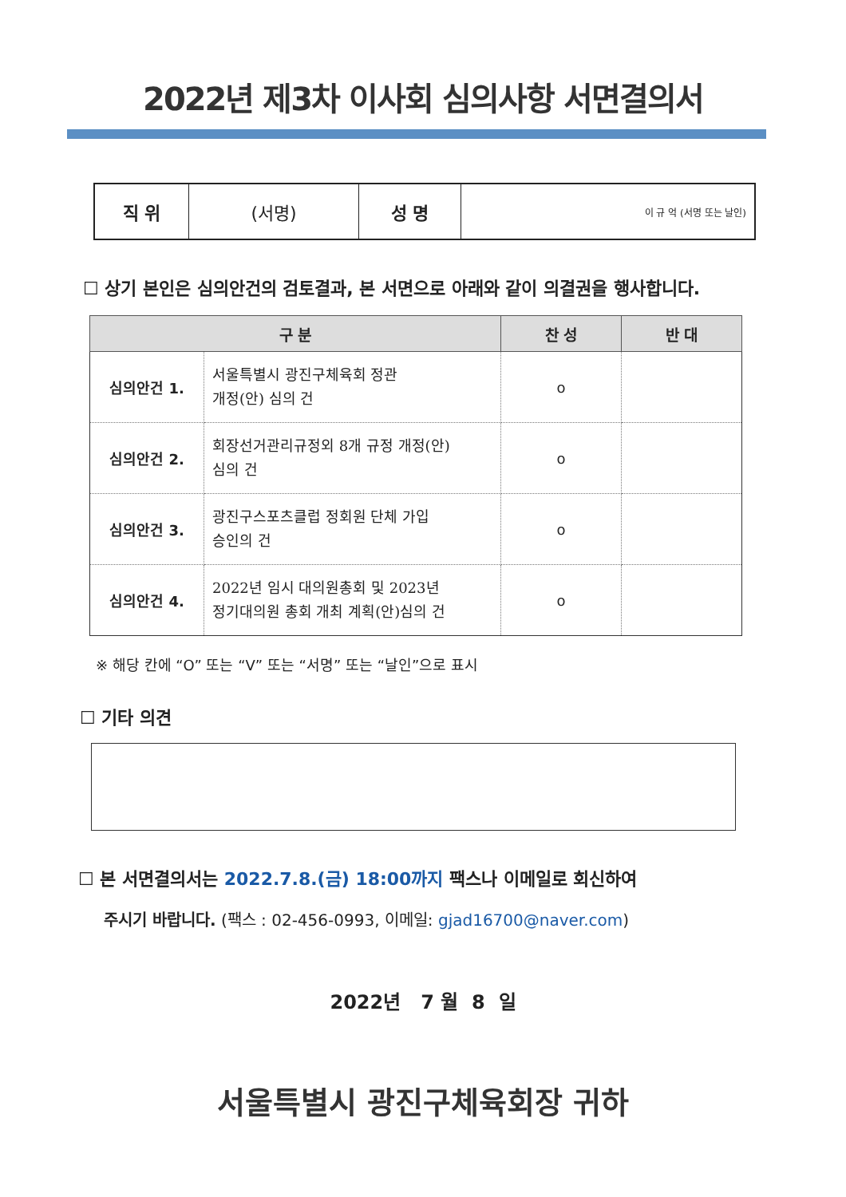2022년 제3차 이사회 심의사항 서면결의서
| 직 위 | (서명) | 성 명 | 이 규 억 (서명 또는 날인) |
☐ 상기 본인은 심의안건의 검토결과, 본 서면으로 아래와 같이 의결권을 행사합니다.
| 구 분 | | 찬 성 | 반 대 |
| --- | --- | --- | --- |
| 심의안건 1. | 서울특별시 광진구체육회 정관 개정(안) 심의 건 | o | |
| 심의안건 2. | 회장선거관리규정외 8개 규정 개정(안) 심의 건 | o | |
| 심의안건 3. | 광진구스포츠클럽 정회원 단체 가입 승인의 건 | o | |
| 심의안건 4. | 2022년 임시 대의원총회 및 2023년 정기대의원 총회 개최 계획(안)심의 건 | o | |
※ 해당 칸에 “O” 또는 “V” 또는 “서명” 또는 “날인”으로 표시
☐ 기타 의견
☐ 본 서면결의서는 2022.7.8.(금) 18:00까지 팩스나 이메일로 회신하여
주시기 바랍니다. (팩스 : 02-456-0993, 이메일: gjad16700@naver.com)
2022년 7 월 8 일
서울특별시 광진구체육회장 귀하